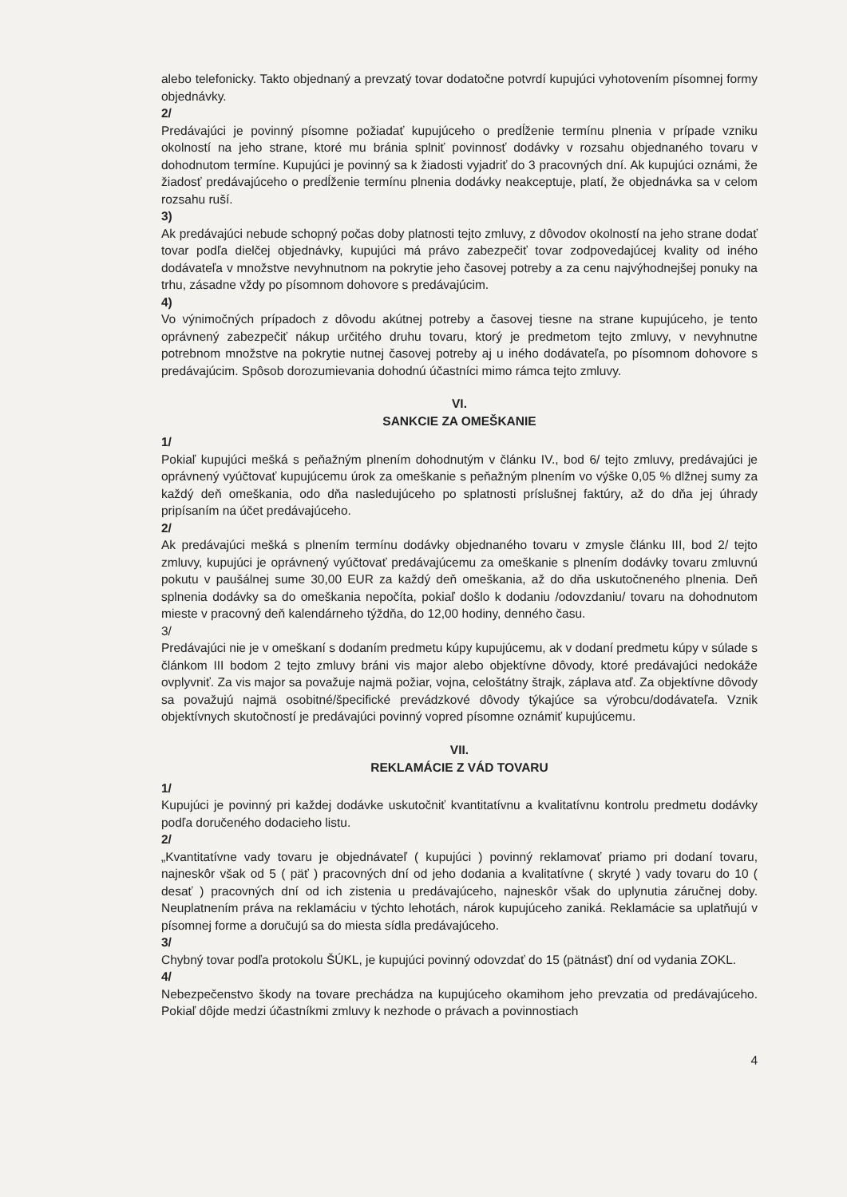alebo telefonicky. Takto objednaný a prevzatý tovar dodatočne potvrdí kupujúci vyhotovením písomnej formy objednávky.
2/
Predávajúci je povinný písomne požiadať kupujúceho o predĺženie termínu plnenia v prípade vzniku okolností na jeho strane, ktoré mu bránia splniť povinnosť dodávky v rozsahu objednaného tovaru v dohodnutom termíne. Kupujúci je povinný sa k žiadosti vyjadriť do 3 pracovných dní. Ak kupujúci oznámi, že žiadosť predávajúceho o predĺženie termínu plnenia dodávky neakceptuje, platí, že objednávka sa v celom rozsahu ruší.
3)
Ak predávajúci nebude schopný počas doby platnosti tejto zmluvy, z dôvodov okolností na jeho strane dodať tovar podľa dielčej objednávky, kupujúci má právo zabezpečiť tovar zodpovedajúcej kvality od iného dodávateľa v množstve nevyhnutnom na pokrytie jeho časovej potreby a za cenu najvýhodnejšej ponuky na trhu, zásadne vždy po písomnom dohovore s predávajúcim.
4)
Vo výnimočných prípadoch z dôvodu akútnej potreby a časovej tiesne na strane kupujúceho, je tento oprávnený zabezpečiť nákup určitého druhu tovaru, ktorý je predmetom tejto zmluvy, v nevyhnutne potrebnom množstve na pokrytie nutnej časovej potreby aj u iného dodávateľa, po písomnom dohovore s predávajúcim. Spôsob dorozumievania dohodnú účastníci mimo rámca tejto zmluvy.
VI.
SANKCIE ZA OMEŠKANIE
1/
Pokiaľ kupujúci mešká s peňažným plnením dohodnutým v článku IV., bod 6/ tejto zmluvy, predávajúci je oprávnený vyúčtovať kupujúcemu úrok za omeškanie s peňažným plnením vo výške 0,05 % dlžnej sumy za každý deň omeškania, odo dňa nasledujúceho po splatnosti príslušnej faktúry, až do dňa jej úhrady pripísaním na účet predávajúceho.
2/
Ak predávajúci mešká s plnením termínu dodávky objednaného tovaru v zmysle článku III, bod 2/ tejto zmluvy, kupujúci je oprávnený vyúčtovať predávajúcemu za omeškanie s plnením dodávky tovaru zmluvnú pokutu v paušálnej sume 30,00 EUR za každý deň omeškania, až do dňa uskutočneného plnenia. Deň splnenia dodávky sa do omeškania nepočíta, pokiaľ došlo k dodaniu /odovzdaniu/ tovaru na dohodnutom mieste v pracovný deň kalendárneho týždňa, do 12,00 hodiny, denného času.
3/
Predávajúci nie je v omeškaní s dodaním predmetu kúpy kupujúcemu, ak v dodaní predmetu kúpy v súlade s článkom III bodom 2 tejto zmluvy bráni vis major alebo objektívne dôvody, ktoré predávajúci nedokáže ovplyvniť. Za vis major sa považuje najmä požiar, vojna, celoštátny štrajk, záplava atď. Za objektívne dôvody sa považujú najmä osobitné/špecifické prevádzkové dôvody týkajúce sa výrobcu/dodávateľa. Vznik objektívnych skutočností je predávajúci povinný vopred písomne oznámiť kupujúcemu.
VII.
REKLAMÁCIE Z VÁD TOVARU
1/
Kupujúci je povinný pri každej dodávke uskutočniť kvantitatívnu a kvalitatívnu kontrolu predmetu dodávky podľa doručeného dodacieho listu.
2/
„Kvantitatívne vady tovaru je objednávateľ ( kupujúci ) povinný reklamovať priamo pri dodaní tovaru, najneskôr však od 5 ( päť ) pracovných dní od jeho dodania a kvalitatívne ( skryté ) vady tovaru do 10 ( desať ) pracovných dní od ich zistenia u predávajúceho, najneskôr však do uplynutia záručnej doby. Neuplatnením práva na reklamáciu v týchto lehotách, nárok kupujúceho zaniká. Reklamácie sa uplatňujú v písomnej forme a doručujú sa do miesta sídla predávajúceho.
3/
Chybný tovar podľa protokolu ŠÚKL, je kupujúci povinný odovzdať do 15 (pätnásť) dní od vydania ZOKL.
4/
Nebezpečenstvo škody na tovare prechádza na kupujúceho okamihom jeho prevzatia od predávajúceho. Pokiaľ dôjde medzi účastníkmi zmluvy k nezhode o právach a povinnostiach
4